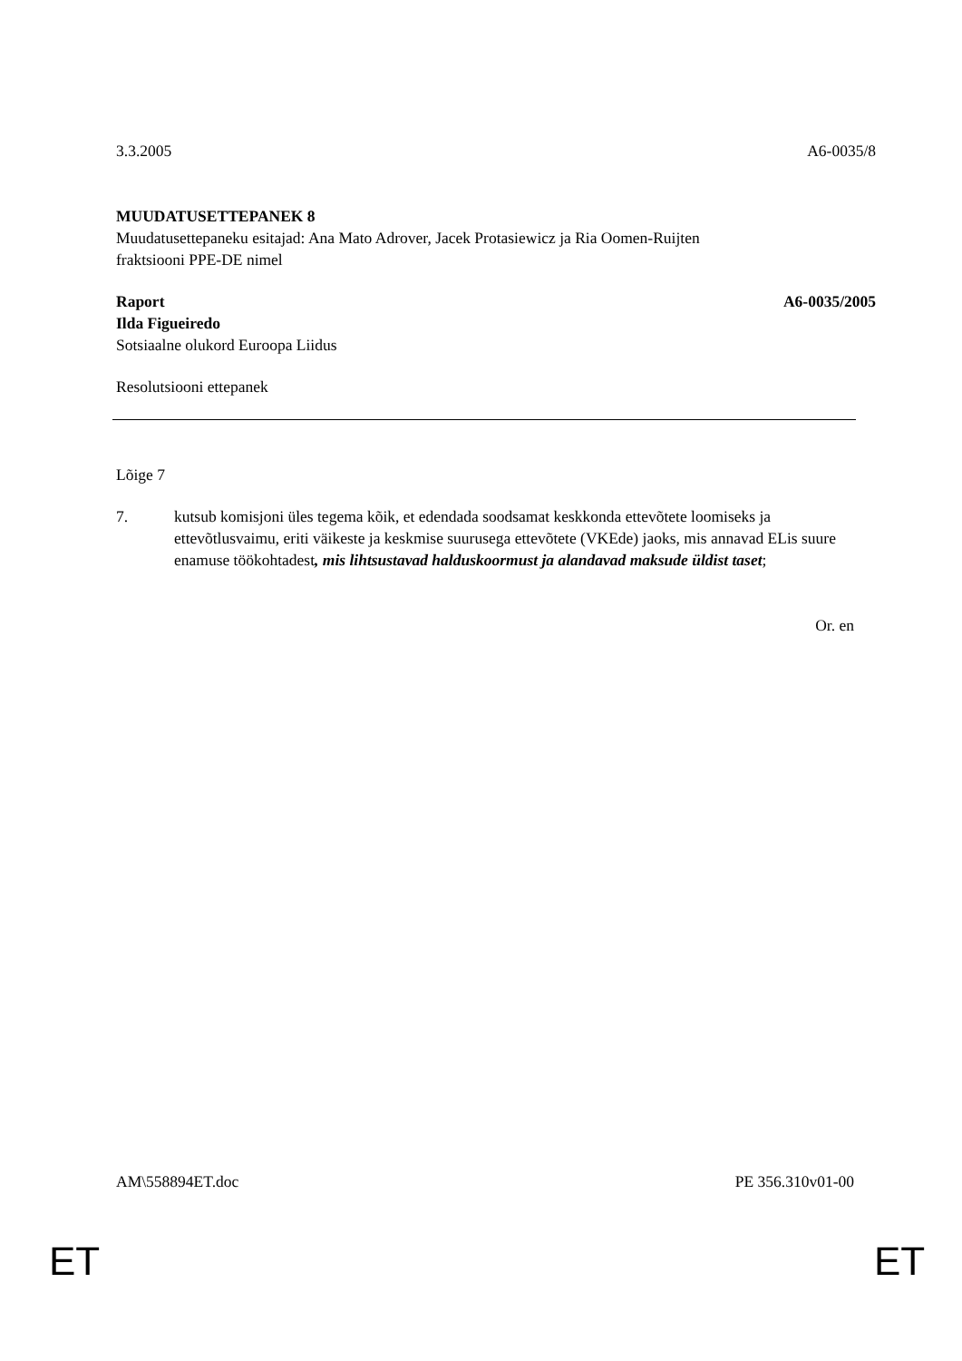3.3.2005 A6-0035/8
MUUDATUSETTEPANEK 8
Muudatusettepaneku esitajad: Ana Mato Adrover, Jacek Protasiewicz ja Ria Oomen-Ruijten
fraktsiooni PPE-DE nimel
Raport A6-0035/2005
Ilda Figueiredo
Sotsiaalne olukord Euroopa Liidus
Resolutsiooni ettepanek
Lõige 7
7. kutsub komisjoni üles tegema kõik, et edendada soodsamat keskkonda ettevõtete loomiseks ja ettevõtlusvaimu, eriti väikeste ja keskmise suurusega ettevõtete (VKEde) jaoks, mis annavad ELis suure enamuse töökohtadest, mis lihtsustavad halduskoormust ja alandavad maksude üldist taset;
Or. en
AM\558894ET.doc PE 356.310v01-00
ET ET